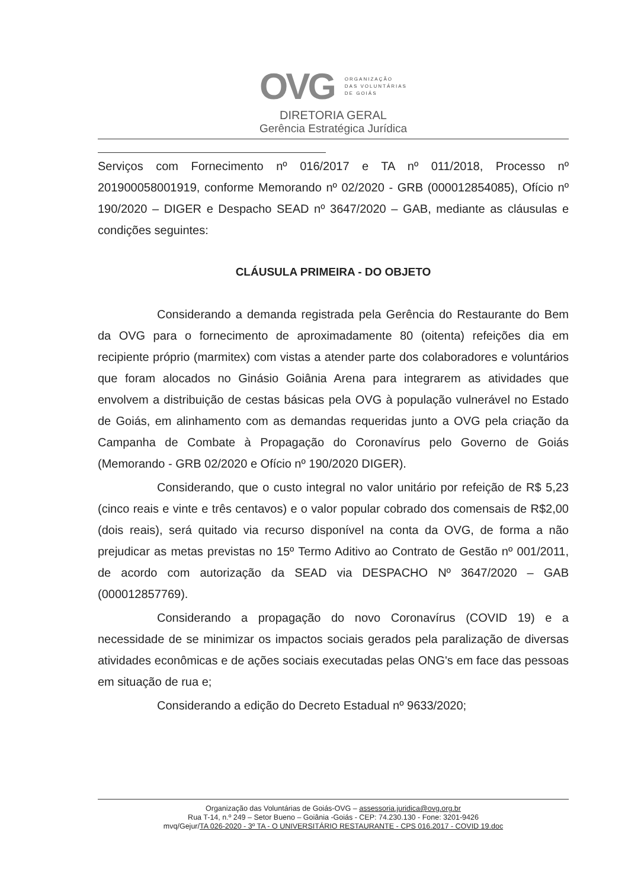OVG
ORGANIZAÇÃO
DAS VOLUNTÁRIAS
DE GOIÁS
DIRETORIA GERAL
Gerência Estratégica Jurídica
Serviços com Fornecimento nº 016/2017 e TA nº 011/2018, Processo nº 201900058001919, conforme Memorando nº 02/2020 - GRB (000012854085), Ofício nº 190/2020 – DIGER e Despacho SEAD nº 3647/2020 – GAB, mediante as cláusulas e condições seguintes:
CLÁUSULA PRIMEIRA - DO OBJETO
Considerando a demanda registrada pela Gerência do Restaurante do Bem da OVG para o fornecimento de aproximadamente 80 (oitenta) refeições dia em recipiente próprio (marmitex) com vistas a atender parte dos colaboradores e voluntários que foram alocados no Ginásio Goiânia Arena para integrarem as atividades que envolvem a distribuição de cestas básicas pela OVG à população vulnerável no Estado de Goiás, em alinhamento com as demandas requeridas junto a OVG pela criação da Campanha de Combate à Propagação do Coronavírus pelo Governo de Goiás (Memorando - GRB 02/2020 e Ofício nº 190/2020 DIGER).
Considerando, que o custo integral no valor unitário por refeição de R$ 5,23 (cinco reais e vinte e três centavos) e o valor popular cobrado dos comensais de R$2,00 (dois reais), será quitado via recurso disponível na conta da OVG, de forma a não prejudicar as metas previstas no 15º Termo Aditivo ao Contrato de Gestão nº 001/2011, de acordo com autorização da SEAD via DESPACHO Nº 3647/2020 – GAB (000012857769).
Considerando a propagação do novo Coronavírus (COVID 19) e a necessidade de se minimizar os impactos sociais gerados pela paralização de diversas atividades econômicas e de ações sociais executadas pelas ONG's em face das pessoas em situação de rua e;
Considerando a edição do Decreto Estadual nº 9633/2020;
Organização das Voluntárias de Goiás-OVG – assessoria.juridica@ovg.org.br
Rua T-14, n.º 249 – Setor Bueno – Goiânia -Goiás - CEP: 74.230.130 - Fone: 3201-9426
mvq/Gejur/TA 026-2020 - 3º TA - O UNIVERSITÁRIO RESTAURANTE - CPS 016.2017 - COVID 19.doc